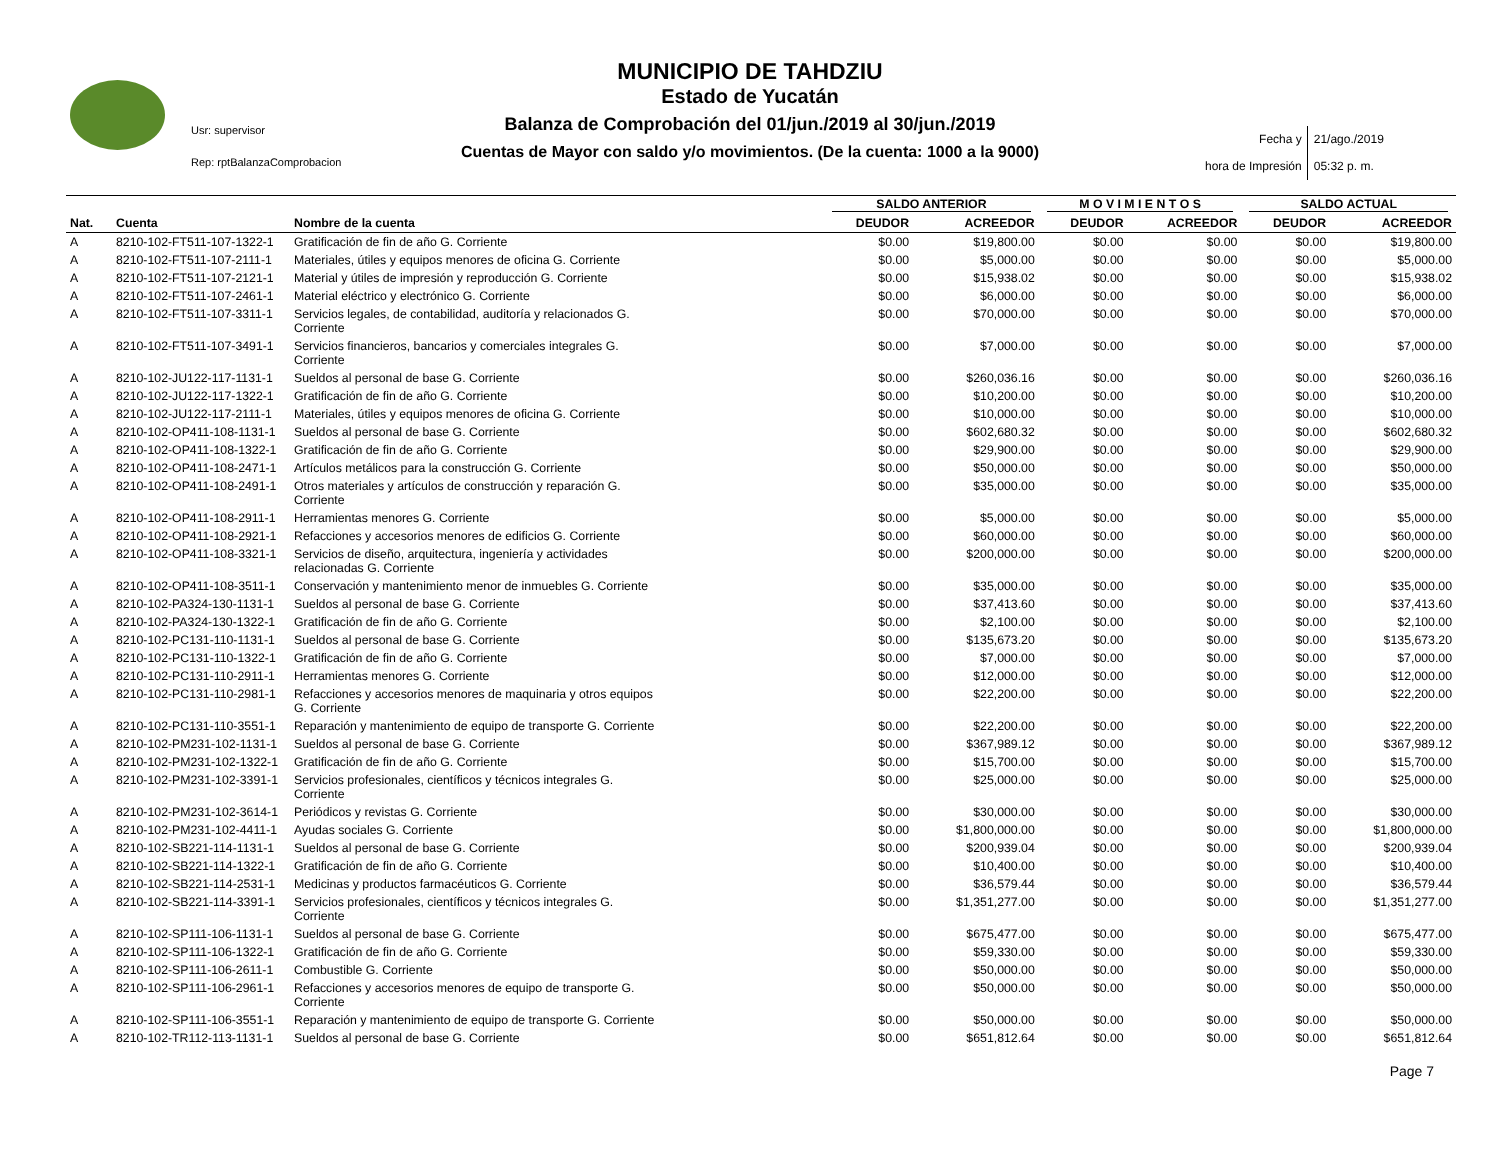MUNICIPIO DE TAHDZIU
Estado de Yucatán
Balanza de Comprobación del 01/jun./2019 al 30/jun./2019
Cuentas de Mayor con saldo y/o movimientos. (De la cuenta: 1000 a la 9000)
Usr: supervisor
Rep: rptBalanzaComprobacion
Fecha y
hora de Impresión
21/ago./2019
05:32 p. m.
| | | | SALDO ANTERIOR | | M O V I M I E N T O S | | SALDO ACTUAL | |
| --- | --- | --- | --- | --- | --- | --- | --- | --- |
| Nat. | Cuenta | Nombre de la cuenta | DEUDOR | ACREEDOR | DEUDOR | ACREEDOR | DEUDOR | ACREEDOR |
| A | 8210-102-FT511-107-1322-1 | Gratificación de fin de año G. Corriente | $0.00 | $19,800.00 | $0.00 | $0.00 | $0.00 | $19,800.00 |
| A | 8210-102-FT511-107-2111-1 | Materiales, útiles y equipos menores de oficina G. Corriente | $0.00 | $5,000.00 | $0.00 | $0.00 | $0.00 | $5,000.00 |
| A | 8210-102-FT511-107-2121-1 | Material y útiles de impresión y reproducción G. Corriente | $0.00 | $15,938.02 | $0.00 | $0.00 | $0.00 | $15,938.02 |
| A | 8210-102-FT511-107-2461-1 | Material eléctrico y electrónico G. Corriente | $0.00 | $6,000.00 | $0.00 | $0.00 | $0.00 | $6,000.00 |
| A | 8210-102-FT511-107-3311-1 | Servicios legales, de contabilidad, auditoría y relacionados G. Corriente | $0.00 | $70,000.00 | $0.00 | $0.00 | $0.00 | $70,000.00 |
| A | 8210-102-FT511-107-3491-1 | Servicios financieros, bancarios y comerciales integrales G. Corriente | $0.00 | $7,000.00 | $0.00 | $0.00 | $0.00 | $7,000.00 |
| A | 8210-102-JU122-117-1131-1 | Sueldos al personal de base G. Corriente | $0.00 | $260,036.16 | $0.00 | $0.00 | $0.00 | $260,036.16 |
| A | 8210-102-JU122-117-1322-1 | Gratificación de fin de año G. Corriente | $0.00 | $10,200.00 | $0.00 | $0.00 | $0.00 | $10,200.00 |
| A | 8210-102-JU122-117-2111-1 | Materiales, útiles y equipos menores de oficina G. Corriente | $0.00 | $10,000.00 | $0.00 | $0.00 | $0.00 | $10,000.00 |
| A | 8210-102-OP411-108-1131-1 | Sueldos al personal de base G. Corriente | $0.00 | $602,680.32 | $0.00 | $0.00 | $0.00 | $602,680.32 |
| A | 8210-102-OP411-108-1322-1 | Gratificación de fin de año G. Corriente | $0.00 | $29,900.00 | $0.00 | $0.00 | $0.00 | $29,900.00 |
| A | 8210-102-OP411-108-2471-1 | Artículos metálicos para la construcción G. Corriente | $0.00 | $50,000.00 | $0.00 | $0.00 | $0.00 | $50,000.00 |
| A | 8210-102-OP411-108-2491-1 | Otros materiales y artículos de construcción y reparación G. Corriente | $0.00 | $35,000.00 | $0.00 | $0.00 | $0.00 | $35,000.00 |
| A | 8210-102-OP411-108-2911-1 | Herramientas menores G. Corriente | $0.00 | $5,000.00 | $0.00 | $0.00 | $0.00 | $5,000.00 |
| A | 8210-102-OP411-108-2921-1 | Refacciones y accesorios menores de edificios G. Corriente | $0.00 | $60,000.00 | $0.00 | $0.00 | $0.00 | $60,000.00 |
| A | 8210-102-OP411-108-3321-1 | Servicios de diseño, arquitectura, ingeniería y actividades relacionadas G. Corriente | $0.00 | $200,000.00 | $0.00 | $0.00 | $0.00 | $200,000.00 |
| A | 8210-102-OP411-108-3511-1 | Conservación y mantenimiento menor de inmuebles G. Corriente | $0.00 | $35,000.00 | $0.00 | $0.00 | $0.00 | $35,000.00 |
| A | 8210-102-PA324-130-1131-1 | Sueldos al personal de base G. Corriente | $0.00 | $37,413.60 | $0.00 | $0.00 | $0.00 | $37,413.60 |
| A | 8210-102-PA324-130-1322-1 | Gratificación de fin de año G. Corriente | $0.00 | $2,100.00 | $0.00 | $0.00 | $0.00 | $2,100.00 |
| A | 8210-102-PC131-110-1131-1 | Sueldos al personal de base G. Corriente | $0.00 | $135,673.20 | $0.00 | $0.00 | $0.00 | $135,673.20 |
| A | 8210-102-PC131-110-1322-1 | Gratificación de fin de año G. Corriente | $0.00 | $7,000.00 | $0.00 | $0.00 | $0.00 | $7,000.00 |
| A | 8210-102-PC131-110-2911-1 | Herramientas menores G. Corriente | $0.00 | $12,000.00 | $0.00 | $0.00 | $0.00 | $12,000.00 |
| A | 8210-102-PC131-110-2981-1 | Refacciones y accesorios menores de maquinaria y otros equipos G. Corriente | $0.00 | $22,200.00 | $0.00 | $0.00 | $0.00 | $22,200.00 |
| A | 8210-102-PC131-110-3551-1 | Reparación y mantenimiento de equipo de transporte G. Corriente | $0.00 | $22,200.00 | $0.00 | $0.00 | $0.00 | $22,200.00 |
| A | 8210-102-PM231-102-1131-1 | Sueldos al personal de base G. Corriente | $0.00 | $367,989.12 | $0.00 | $0.00 | $0.00 | $367,989.12 |
| A | 8210-102-PM231-102-1322-1 | Gratificación de fin de año G. Corriente | $0.00 | $15,700.00 | $0.00 | $0.00 | $0.00 | $15,700.00 |
| A | 8210-102-PM231-102-3391-1 | Servicios profesionales, científicos y técnicos integrales G. Corriente | $0.00 | $25,000.00 | $0.00 | $0.00 | $0.00 | $25,000.00 |
| A | 8210-102-PM231-102-3614-1 | Periódicos y revistas G. Corriente | $0.00 | $30,000.00 | $0.00 | $0.00 | $0.00 | $30,000.00 |
| A | 8210-102-PM231-102-4411-1 | Ayudas sociales G. Corriente | $0.00 | $1,800,000.00 | $0.00 | $0.00 | $0.00 | $1,800,000.00 |
| A | 8210-102-SB221-114-1131-1 | Sueldos al personal de base G. Corriente | $0.00 | $200,939.04 | $0.00 | $0.00 | $0.00 | $200,939.04 |
| A | 8210-102-SB221-114-1322-1 | Gratificación de fin de año G. Corriente | $0.00 | $10,400.00 | $0.00 | $0.00 | $0.00 | $10,400.00 |
| A | 8210-102-SB221-114-2531-1 | Medicinas y productos farmacéuticos G. Corriente | $0.00 | $36,579.44 | $0.00 | $0.00 | $0.00 | $36,579.44 |
| A | 8210-102-SB221-114-3391-1 | Servicios profesionales, científicos y técnicos integrales G. Corriente | $0.00 | $1,351,277.00 | $0.00 | $0.00 | $0.00 | $1,351,277.00 |
| A | 8210-102-SP111-106-1131-1 | Sueldos al personal de base G. Corriente | $0.00 | $675,477.00 | $0.00 | $0.00 | $0.00 | $675,477.00 |
| A | 8210-102-SP111-106-1322-1 | Gratificación de fin de año G. Corriente | $0.00 | $59,330.00 | $0.00 | $0.00 | $0.00 | $59,330.00 |
| A | 8210-102-SP111-106-2611-1 | Combustible G. Corriente | $0.00 | $50,000.00 | $0.00 | $0.00 | $0.00 | $50,000.00 |
| A | 8210-102-SP111-106-2961-1 | Refacciones y accesorios menores de equipo de transporte G. Corriente | $0.00 | $50,000.00 | $0.00 | $0.00 | $0.00 | $50,000.00 |
| A | 8210-102-SP111-106-3551-1 | Reparación y mantenimiento de equipo de transporte G. Corriente | $0.00 | $50,000.00 | $0.00 | $0.00 | $0.00 | $50,000.00 |
| A | 8210-102-TR112-113-1131-1 | Sueldos al personal de base G. Corriente | $0.00 | $651,812.64 | $0.00 | $0.00 | $0.00 | $651,812.64 |
Page 7